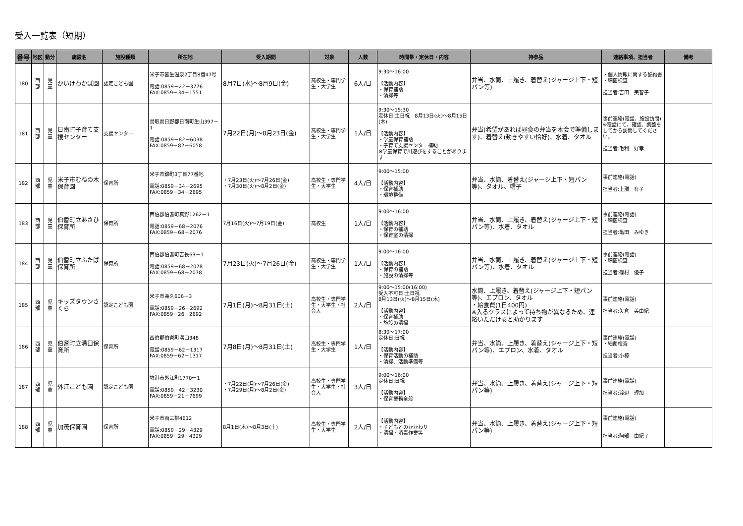受入一覧表（短期）
| 番号 | 地区 | 動分 | 施設名 | 施設種類 | 所在地 | 受入期間 | 対象 | 人数 | 時間帯・定休日・内容 | 持参品 | 連絡事項、担当者 | 備考 |
| --- | --- | --- | --- | --- | --- | --- | --- | --- | --- | --- | --- | --- |
| 180 | 西 部 | 児 童 | かいけわかば園 | 認定こども園 | 米子市皆生温泉2丁目8番47号 電話:0859－22－3776 FAX:0859－34－1551 | 8月7日(水)～8月9日(金) | 高校生・専門学生・大学生 | 6人/日 | 9:30～16:00 【活動内容】 ・保育補助 ・清掃等 | 弁当、水筒、上履き、着替え(ジャージ上下・短パン等) | ・個人情報に関する誓約書 ・細菌検査 担当者:吉田 美智子 | |
| 181 | 西 部 | 児 童 | 日南町子育て支援センター | 支援センター | 鳥取県日野郡日南町生山397－1 電話:0859－82－6038 FAX:0859－82－6058 | 7月22日(月)～8月23日(金) | 高校生・専門学生・大学生 | 1人/日 | 9:30～15:30 定休日:土日祝 8月13日(火)～8月15日(木) 【活動内容】 ・学童保育補助 ・子育て支援センター補助 ※学童保育で川遊びをすることがあります | 弁当(希望があれば昼食の弁当を本会で準備します)、着替え(動きやすい恰好)、水着、タオル | 事前連絡(電話、施設訪問) ※電話にて、確認、調整をしてから訪問してください。 担当者:毛利 好孝 | |
| 182 | 西 部 | 児 童 | 米子市むねの木保育園 | 保育所 | 米子市錦町3丁目77番地 電話:0859－34－2695 FAX:0859－34－2695 | ・7月23日(火)～7月26日(金) ・7月30日(火)～8月2日(金) | 高校生・専門学生・大学生 | 4人/日 | 9:00～15:00 【活動内容】 ・保育補助 ・環境整備 | 弁当、水筒、着替え(ジャージ上下・短パン等)、タオル、帽子 | 事前連絡(電話) 担当者:上灘 有子 | |
| 183 | 西 部 | 児 童 | 伯耆町立あさひ保育所 | 保育所 | 西伯郡伯耆町真野1262－1 電話:0859－68－2076 FAX:0859－68－2076 | 7月16日(火)～7月19日(金) | 高校生 | 1人/日 | 9:00～16:00 【活動内容】 ・保育の補助 ・保育室の清掃 | 弁当、水筒、上履き、着替え(ジャージ上下・短パン等)、水着、タオル | 事前連絡(電話) ・細菌検査 担当者:亀田 みゆき | |
| 184 | 西 部 | 児 童 | 伯耆町立ふたば保育所 | 保育所 | 西伯郡伯耆町吉長63－1 電話:0859－68－2078 FAX:0859－68－2078 | 7月23日(火)～7月26日(金) | 高校生・専門学生・大学生 | 1人/日 | 9:00～16:00 【活動内容】 ・保育の補助 ・施設の清掃等 | 弁当、水筒、上履き、着替え(ジャージ上下・短パン等)、水着、タオル | 事前連絡(電話) ・細菌検査 担当者:篠村 優子 | |
| 185 | 西 部 | 児 童 | キッズタウンさくら | 認定こども園 | 米子市兼久606－3 電話:0859－26－2692 FAX:0859－26－2692 | 7月1日(月)～8月31日(土) | 高校生・専門学生・大学生・社会人 | 2人/日 | 9:00～15:00(16:00) 受入不可日:土日祝 8月13日(火)～8月15日(木) 【活動内容】 ・保育補助 ・施設の清掃 | 水筒、上履き、着替え(ジャージ上下・短パン等)、エプロン、タオル ・給食費(1日400円) ※入るクラスによって持ち物が異なるため、連絡いただけると助かります | 事前連絡(電話) 担当者:矢倉 美由紀 | |
| 186 | 西 部 | 児 童 | 伯耆町立溝口保育所 | 保育所 | 西伯郡伯耆町溝口348 電話:0859－62－1317 FAX:0859－62－1317 | 7月8日(月)～8月31日(土) | 高校生・専門学生・大学生 | 1人/日 | 8:30～17:00 定休日:日祝 【活動内容】 ・保育活動の補助 ・清掃、活動準備等 | 弁当、水筒、上履き、着替え(ジャージ上下・短パン等)、エプロン、水着、タオル | 事前連絡(電話) ・細菌検査 担当者:小椋 | |
| 187 | 西 部 | 児 童 | 外江こども園 | 認定こども園 | 境港市外江町1770ー1 電話:0859－42－3230 FAX:0859－21－7699 | ・7月22日(月)～7月26日(金) ・7月29日(月)～8月2日(金) | 高校生・専門学生・大学生・社会人 | 3人/日 | 9:00～16:00 定休日:日祝 【活動内容】 ・保育業務全般 | 弁当、水筒、上履き、着替え(ジャージ上下・短パン等) | 事前連絡(電話) 担当者:渡辺 理加 | |
| 188 | 西 部 | 児 童 | 加茂保育園 | 保育所 | 米子市両三柳4612 電話:0859－29－4329 FAX:0859－29－4329 | 8月1日(木)～8月3日(土) | 高校生・専門学生・大学生 | 2人/日 | 【活動内容】 ・子どもとのかかわり ・清掃・消毒作業等 | 弁当、水筒、上履き、着替え(ジャージ上下・短パン等) | 事前連絡(電話) 担当者:阿部 由紀子 | |